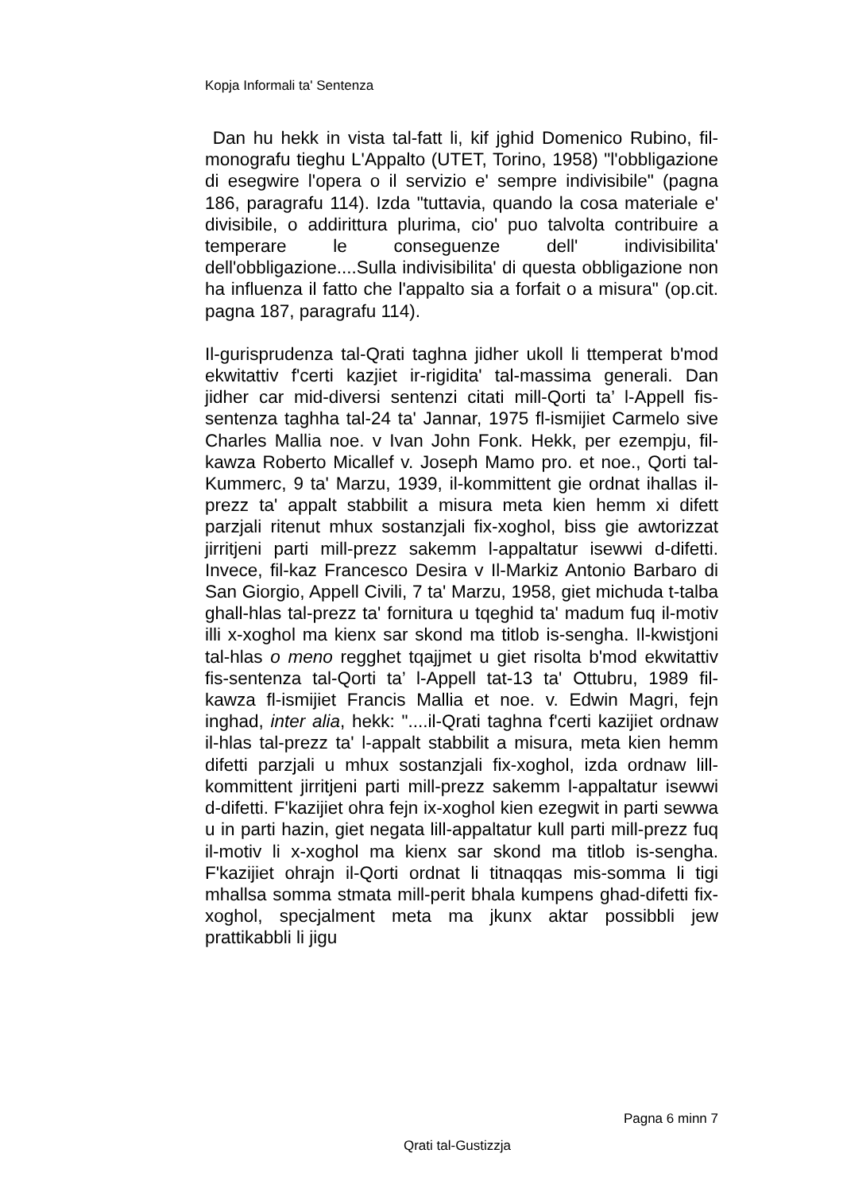Kopja Informali ta' Sentenza
Dan hu hekk in vista tal-fatt li, kif jghid Domenico Rubino, fil-monografu tieghu L'Appalto (UTET, Torino, 1958) "l'obbligazione di esegwire l'opera o il servizio e' sempre indivisibile" (pagna 186, paragrafu 114). Izda "tuttavia, quando la cosa materiale e' divisibile, o addirittura plurima, cio' puo talvolta contribuire a temperare le conseguenze dell' indivisibilita' dell'obbligazione....Sulla indivisibilita' di questa obbligazione non ha influenza il fatto che l'appalto sia a forfait o a misura" (op.cit. pagna 187, paragrafu 114).
Il-gurisprudenza tal-Qrati taghna jidher ukoll li ttemperat b'mod ekwitattiv f'certi kazjiet ir-rigidita' tal-massima generali. Dan jidher car mid-diversi sentenzi citati mill-Qorti ta’ l-Appell fis-sentenza taghha tal-24 ta' Jannar, 1975 fl-ismijiet Carmelo sive Charles Mallia noe. v Ivan John Fonk. Hekk, per ezempju, fil-kawza Roberto Micallef v. Joseph Mamo pro. et noe., Qorti tal-Kummerc, 9 ta' Marzu, 1939, il-kommittent gie ordnat ihallas il-prezz ta' appalt stabbilit a misura meta kien hemm xi difett parzjali ritenut mhux sostanzjali fix-xoghol, biss gie awtorizzat jirritjeni parti mill-prezz sakemm l-appaltatur isewwi d-difetti. Invece, fil-kaz Francesco Desira v Il-Markiz Antonio Barbaro di San Giorgio, Appell Civili, 7 ta' Marzu, 1958, giet michuda t-talba ghall-hlas tal-prezz ta' fornitura u tqeghid ta' madum fuq il-motiv illi x-xoghol ma kienx sar skond ma titlob is-sengha. Il-kwistjoni tal-hlas o meno regghet tqajjmet u giet risolta b'mod ekwitattiv fis-sentenza tal-Qorti ta’ l-Appell tat-13 ta' Ottubru, 1989 fil-kawza fl-ismijiet Francis Mallia et noe. v. Edwin Magri, fejn inghad, inter alia, hekk: "....il-Qrati taghna f'certi kazijiet ordnaw il-hlas tal-prezz ta' l-appalt stabbilit a misura, meta kien hemm difetti parzjali u mhux sostanzjali fix-xoghol, izda ordnaw lill-kommittent jirritjeni parti mill-prezz sakemm l-appaltatur isewwi d-difetti. F'kazijiet ohra fejn ix-xoghol kien ezegwit in parti sewwa u in parti hazin, giet negata lill-appaltatur kull parti mill-prezz fuq il-motiv li x-xoghol ma kienx sar skond ma titlob is-sengha. F'kazijiet ohrajn il-Qorti ordnat li titnaqqas mis-somma li tigi mhallsa somma stmata mill-perit bhala kumpens ghad-difetti fix-xoghol, specjalment meta ma jkunx aktar possibbli jew prattikabbli li jigu
Pagna 6 minn 7
Qrati tal-Gustizzja